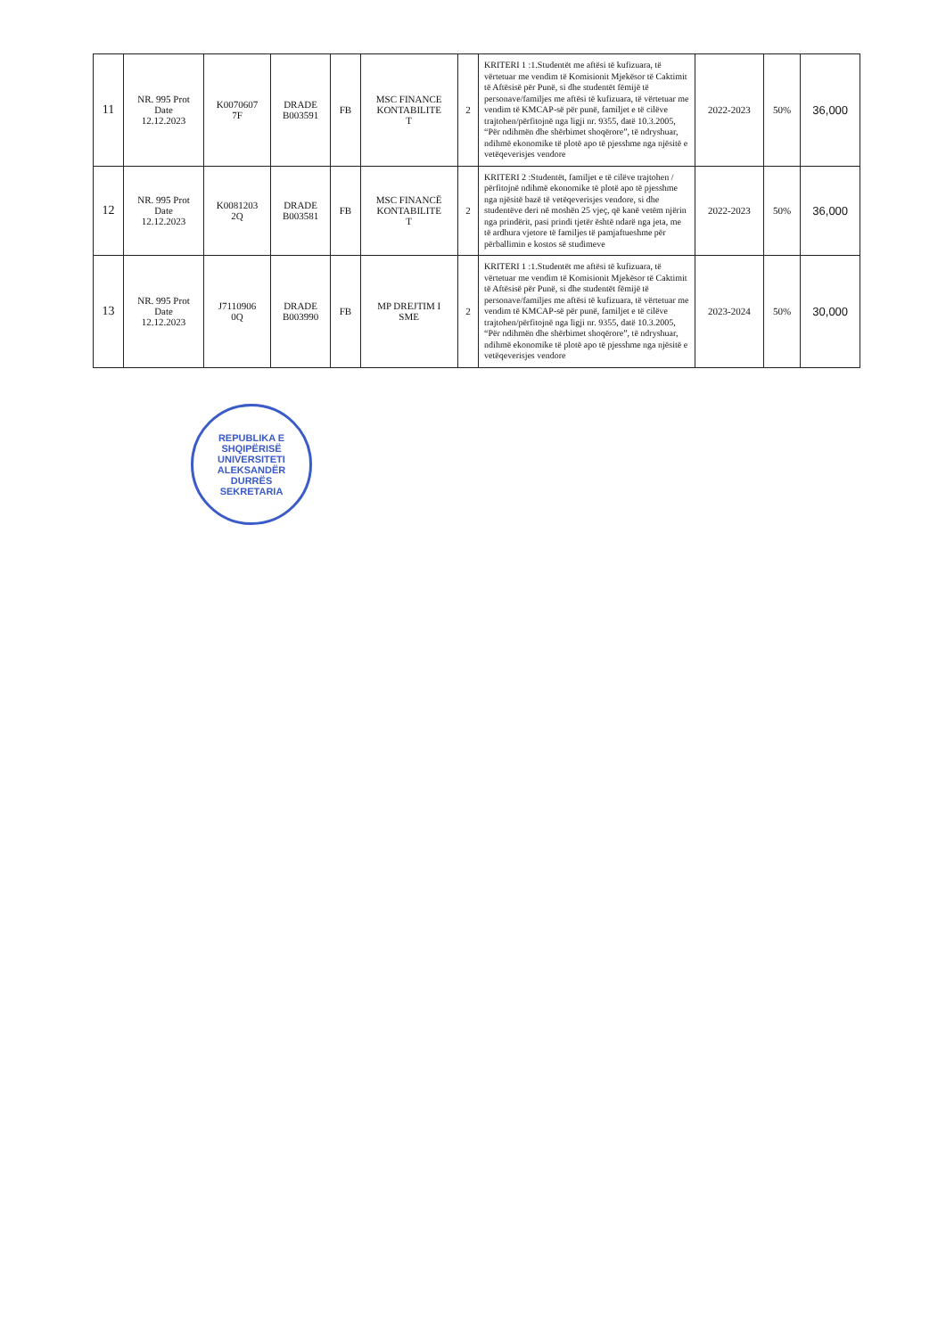| 11 | NR. 995 Prot Date 12.12.2023 | K0070607 7F | DRADE B003591 | FB | MSC FINANCE KONTABILITE T | 2 | KRITERI 1 :1.Studentët me aftësi të kufizuara, të vërtetuar me vendim të Komisionit Mjekësor të Caktimit të Aftësisë për Punë, si dhe studentët fëmijë të personave/familjes me aftësi të kufizuara, të vërtetuar me vendim të KMCAP-së për punë, familjet e të cilëve trajtohen/përfitojnë nga ligji nr. 9355, datë 10.3.2005, “Për ndihmën dhe shërbimet shoqërore”, të ndryshuar, ndihmë ekonomike të plotë apo të pjesshme nga njësitë e vetëqeverisjes vendore | 2022-2023 | 50% | 36,000 |
| 12 | NR. 995 Prot Date 12.12.2023 | K0081203 2Q | DRADE B003581 | FB | MSC FINANCË KONTABILITE T | 2 | KRITERI 2 :Studentët, familjet e të cilëve trajtohen / përfitojnë ndihmë ekonomike të plotë apo të pjesshme nga njësitë bazë të vetëqeverisjes vendore, si dhe studentëve deri në moshën 25 vjeç, që kanë vetëm njërin nga prindërit, pasi prindi tjetër është ndarë nga jeta, me të ardhura vjetore të familjes të pamjaftueshme për përballimin e kostos së studimeve | 2022-2023 | 50% | 36,000 |
| 13 | NR. 995 Prot Date 12.12.2023 | J7110906 0Q | DRADE B003990 | FB | MP DREJTIM I SME | 2 | KRITERI 1 :1.Studentët me aftësi të kufizuara, të vërtetuar me vendim të Komisionit Mjekësor të Caktimit të Aftësisë për Punë, si dhe studentët fëmijë të personave/familjes me aftësi të kufizuara, të vërtetuar me vendim të KMCAP-së për punë, familjet e të cilëve trajtohen/përfitojnë nga ligji nr. 9355, datë 10.3.2005, “Për ndihmën dhe shërbimet shoqërore”, të ndryshuar, ndihmë ekonomike të plotë apo të pjesshme nga njësitë e vetëqeverisjes vendore | 2023-2024 | 50% | 30,000 |
REPUBLIKA E SHQIPËRISË
UNIVERSITETI ALEKSANDËR
DURRËS
SEKRETARIA